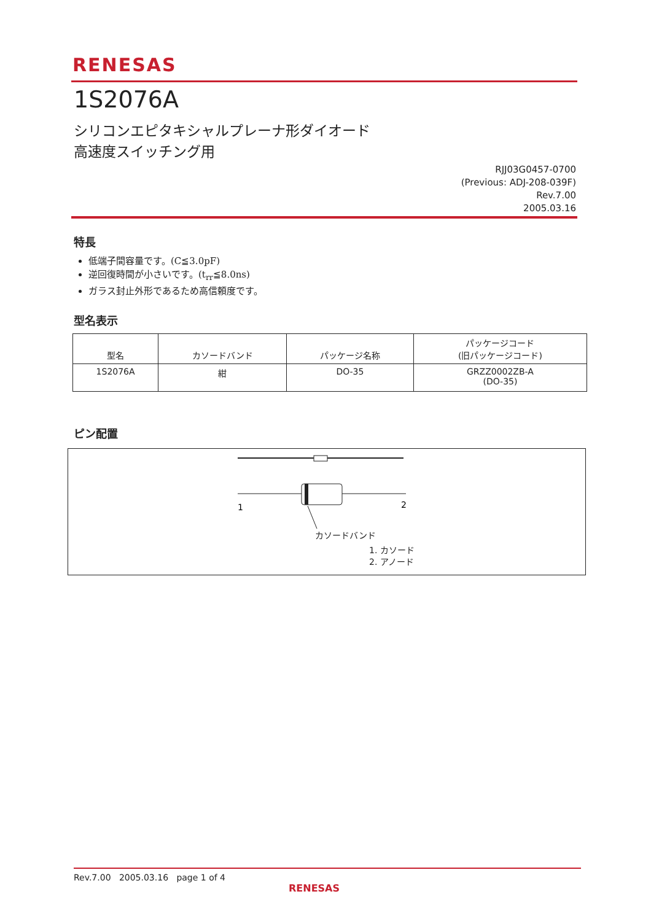RENESAS
1S2076A
シリコンエピタキシャルプレーナ形ダイオード
高速度スイッチング用
RJJ03G0457-0700
(Previous: ADJ-208-039F)
Rev.7.00
2005.03.16
特長
低端子間容量です。(C≦3.0pF)
逆回復時間が小さいです。(t<sub>rr</sub>≦8.0ns)
ガラス封止外形であるため高信頼度です。
型名表示
| 型名 | カソードバンド | パッケージ名称 | パッケージコード (旧パッケージコード) |
| --- | --- | --- | --- |
| 1S2076A | 紺 | DO-35 | GRZZ0002ZB-A (DO-35) |
ピン配置
1
2
カソードバンド
1. カソード
2. アノード
Rev.7.00 2005.03.16 page 1 of 4
RENESAS